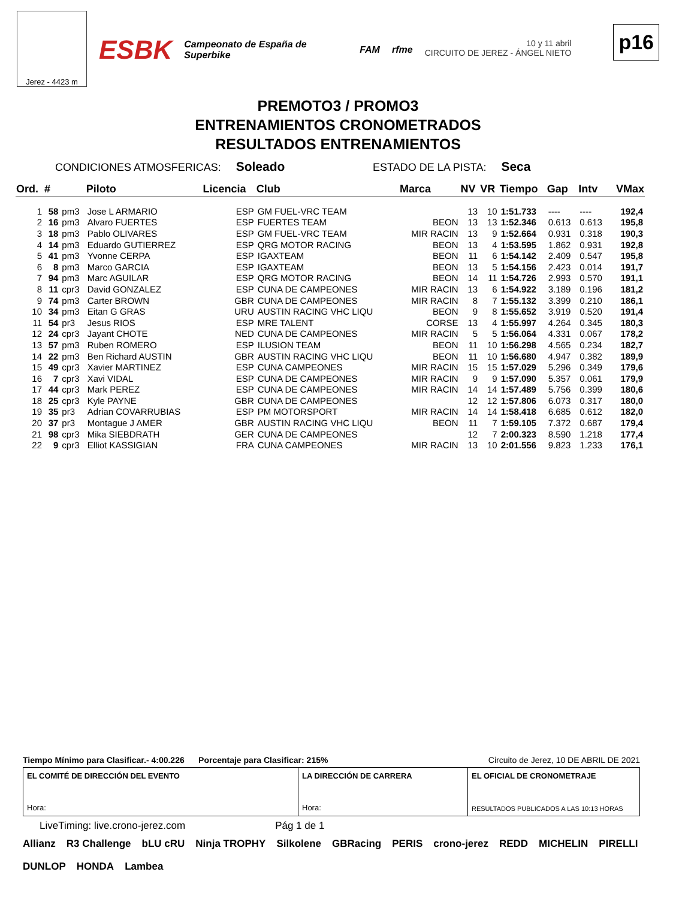Jerez - 4423 m
ESBK Campeonato de España de Superbike FAM rfme
10 y 11 abril
CIRCUITO DE JEREZ - ÁNGEL NIETO
p16
PREMOTO3 / PROMO3
ENTRENAMIENTOS CRONOMETRADOS
RESULTADOS ENTRENAMIENTOS
CONDICIONES ATMOSFERICAS: Soleado ESTADO DE LA PISTA: Seca
| Ord. | # | | Piloto | Licencia | Club | Marca | NV | VR | Tiempo | Gap | Intv | VMax |
| --- | --- | --- | --- | --- | --- | --- | --- | --- | --- | --- | --- | --- |
| 1 | 58 | pm3 | Jose L ARMARIO | ESP | GM FUEL-VRC TEAM | | 13 | 10 | 1:51.733 | ---- | ---- | 192,4 |
| 2 | 16 | pm3 | Alvaro FUERTES | ESP | FUERTES TEAM | BEON | 13 | 13 | 1:52.346 | 0.613 | 0.613 | 195,8 |
| 3 | 18 | pm3 | Pablo OLIVARES | ESP | GM FUEL-VRC TEAM | MIR RACIN | 13 | 9 | 1:52.664 | 0.931 | 0.318 | 190,3 |
| 4 | 14 | pm3 | Eduardo GUTIERREZ | ESP | QRG MOTOR RACING | BEON | 13 | 4 | 1:53.595 | 1.862 | 0.931 | 192,8 |
| 5 | 41 | pm3 | Yvonne CERPA | ESP | IGAXTEAM | BEON | 11 | 6 | 1:54.142 | 2.409 | 0.547 | 195,8 |
| 6 | 8 | pm3 | Marco GARCIA | ESP | IGAXTEAM | BEON | 13 | 5 | 1:54.156 | 2.423 | 0.014 | 191,7 |
| 7 | 94 | pm3 | Marc AGUILAR | ESP | QRG MOTOR RACING | BEON | 14 | 11 | 1:54.726 | 2.993 | 0.570 | 191,1 |
| 8 | 11 | cpr3 | David GONZALEZ | ESP | CUNA DE CAMPEONES | MIR RACIN | 13 | 6 | 1:54.922 | 3.189 | 0.196 | 181,2 |
| 9 | 74 | pm3 | Carter BROWN | GBR | CUNA DE CAMPEONES | MIR RACIN | 8 | 7 | 1:55.132 | 3.399 | 0.210 | 186,1 |
| 10 | 34 | pm3 | Eitan G GRAS | URU | AUSTIN RACING VHC LIQU | BEON | 9 | 8 | 1:55.652 | 3.919 | 0.520 | 191,4 |
| 11 | 54 | pr3 | Jesus RIOS | ESP | MRE TALENT | CORSE | 13 | 4 | 1:55.997 | 4.264 | 0.345 | 180,3 |
| 12 | 24 | cpr3 | Jayant CHOTE | NED | CUNA DE CAMPEONES | MIR RACIN | 5 | 5 | 1:56.064 | 4.331 | 0.067 | 178,2 |
| 13 | 57 | pm3 | Ruben ROMERO | ESP | ILUSION TEAM | BEON | 11 | 10 | 1:56.298 | 4.565 | 0.234 | 182,7 |
| 14 | 22 | pm3 | Ben Richard AUSTIN | GBR | AUSTIN RACING VHC LIQU | BEON | 11 | 10 | 1:56.680 | 4.947 | 0.382 | 189,9 |
| 15 | 49 | cpr3 | Xavier MARTINEZ | ESP | CUNA CAMPEONES | MIR RACIN | 15 | 15 | 1:57.029 | 5.296 | 0.349 | 179,6 |
| 16 | 7 | cpr3 | Xavi VIDAL | ESP | CUNA DE CAMPEONES | MIR RACIN | 9 | 9 | 1:57.090 | 5.357 | 0.061 | 179,9 |
| 17 | 44 | cpr3 | Mark PEREZ | ESP | CUNA DE CAMPEONES | MIR RACIN | 14 | 14 | 1:57.489 | 5.756 | 0.399 | 180,6 |
| 18 | 25 | cpr3 | Kyle PAYNE | GBR | CUNA DE CAMPEONES | | 12 | 12 | 1:57.806 | 6.073 | 0.317 | 180,0 |
| 19 | 35 | pr3 | Adrian COVARRUBIAS | ESP | PM MOTORSPORT | MIR RACIN | 14 | 14 | 1:58.418 | 6.685 | 0.612 | 182,0 |
| 20 | 37 | pr3 | Montague J AMER | GBR | AUSTIN RACING VHC LIQU | BEON | 11 | 7 | 1:59.105 | 7.372 | 0.687 | 179,4 |
| 21 | 98 | cpr3 | Mika SIEBDRATH | GER | CUNA DE CAMPEONES | | 12 | 7 | 2:00.323 | 8.590 | 1.218 | 177,4 |
| 22 | 9 | cpr3 | Elliot KASSIGIAN | FRA | CUNA CAMPEONES | MIR RACIN | 13 | 10 | 2:01.556 | 9.823 | 1.233 | 176,1 |
Tiempo Mínimo para Clasificar.- 4:00.226 Porcentaje para Clasificar: 215% Circuito de Jerez, 10 DE ABRIL DE 2021
EL COMITÉ DE DIRECCIÓN DEL EVENTO
Hora:
LA DIRECCIÓN DE CARRERA
Hora:
EL OFICIAL DE CRONOMETRAJE
RESULTADOS PUBLICADOS A LAS 10:13 HORAS
LiveTiming: live.crono-jerez.com Pág 1 de 1
Allianz R3 Challenge bLU cRU Ninja TROPHY Silkolene GBRacing PERIS crono-jerez REDD MICHELIN PIRELLI DUNLOP HONDA Lambea